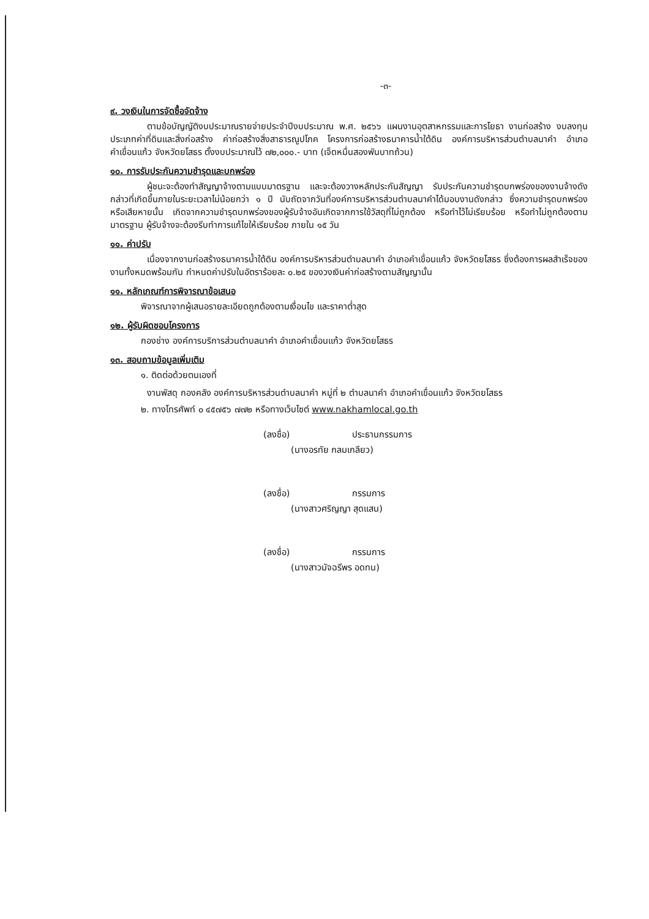-๓-
๙. วงเงินในการจัดซื้อจัดจ้าง
ตามข้อบัญญัติงบประมาณรายจ่ายประจำปีงบประมาณ พ.ศ. ๒๕๖๖ แผนงานอุตสาหกรรมและการโยธา งานก่อสร้าง งบลงทุน ประเภทค่าที่ดินและสิ่งก่อสร้าง ค่าก่อสร้างสิ่งสาธารณูปโภค โครงการก่อสร้างธนาคารน้ำใต้ดิน องค์การบริหารส่วนตำบลนาคำ อำเภอคำเขื่อนแก้ว จังหวัดยโสธร ตั้งงบประมาณไว้ ๗๒,๐๐๐.- บาท (เจ็ดหมื่นสองพันบาทถ้วน)
๑๐. การรับประกันความชำรุดและบกพร่อง
ผู้ชนะจะต้องทำสัญญาจ้างตามแบบมาตรฐาน และจะต้องวางหลักประกันสัญญา รับประกันความชำรุดบกพร่องของงานจ้างดังกล่าวที่เกิดขึ้นภายในระยะเวลาไม่น้อยกว่า ๑ ปี นับถัดจากวันที่องค์การบริหารส่วนตำบลนาคำได้มอบงานดังกล่าว ซึ่งความชำรุดบกพร่อง หรือเสียหายนั้น เกิดจากความชำรุดบกพร่องของผู้รับจ้างอันเกิดจากการใช้วัสดุที่ไม่ถูกต้อง หรือทำไว้ไม่เรียบร้อย หรือทำไม่ถูกต้องตามมาตรฐาน ผู้รับจ้างจะต้องรีบทำการแก้ไขให้เรียบร้อย ภายใน ๑๕ วัน
๑๑. ค่าปรับ
เนื่องจากงานก่อสร้างธนาคารน้ำใต้ดิน องค์การบริหารส่วนตำบลนาคำ อำเภอคำเขื่อนแก้ว จังหวัดยโสธร ซึ่งต้องการผลสำเร็จของงานทั้งหมดพร้อมกัน กำหนดค่าปรับในอัตราร้อยละ ๐.๒๕ ของวงเงินค่าก่อสร้างตามสัญญานั้น
๑๑. หลักเกณฑ์การพิจารณาข้อเสนอ
พิจารณาจากผู้เสนอรายละเอียดถูกต้องตามเงื่อนไข และราคาต่ำสุด
๑๒. ผู้รับผิดชอบโครงการ
กองช่าง องค์การบริการส่วนตำบลนาคำ อำเภอคำเขื่อนแก้ว จังหวัดยโสธร
๑๓. สอบถามข้อมูลเพิ่มเติม
๑. ติดต่อด้วยตนเองที่
งานพัสดุ กองคลัง องค์การบริหารส่วนตำบลนาคำ หมู่ที่ ๒ ตำบลนาคำ อำเภอคำเขื่อนแก้ว จังหวัดยโสธร
๒. ทางโทรศัพท์ ๐ ๔๕๗๕๖ ๗๗๒ หรือทางเว็บไซต์ www.nakhamlocal.go.th
(ลงชื่อ) ประธานกรรมการ
(นางอรทัย กลมเกลียว)
(ลงชื่อ) กรรมการ
(นางสาวศริญญา สุดแสน)
(ลงชื่อ) กรรมการ
(นางสาวมัจฉรีพร อดทน)